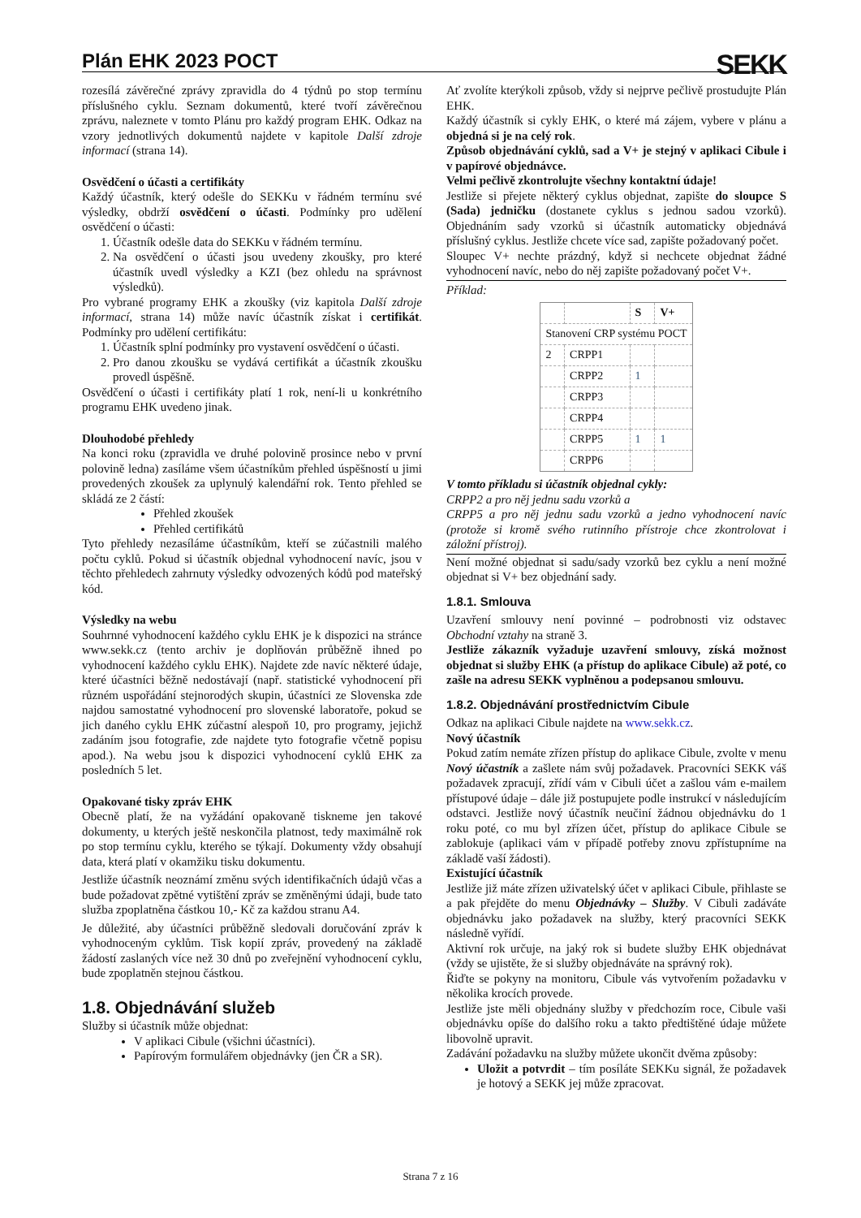Plán EHK 2023 POCT
SEKK
rozesílá závěrečné zprávy zpravidla do 4 týdnů po stop termínu příslušného cyklu. Seznam dokumentů, které tvoří závěrečnou zprávu, naleznete v tomto Plánu pro každý program EHK. Odkaz na vzory jednotlivých dokumentů najdete v kapitole Další zdroje informací (strana 14).
Osvědčení o účasti a certifikáty
Každý účastník, který odešle do SEKKu v řádném termínu své výsledky, obdrží osvědčení o účasti. Podmínky pro udělení osvědčení o účasti:
1. Účastník odešle data do SEKKu v řádném termínu.
2. Na osvědčení o účasti jsou uvedeny zkoušky, pro které účastník uvedl výsledky a KZI (bez ohledu na správnost výsledků).
Pro vybrané programy EHK a zkoušky (viz kapitola Další zdroje informací, strana 14) může navíc účastník získat i certifikát. Podmínky pro udělení certifikátu:
1. Účastník splní podmínky pro vystavení osvědčení o účasti.
2. Pro danou zkoušku se vydává certifikát a účastník zkoušku provedl úspěšně.
Osvědčení o účasti i certifikáty platí 1 rok, není-li u konkrétního programu EHK uvedeno jinak.
Dlouhodobé přehledy
Na konci roku (zpravidla ve druhé polovině prosince nebo v první polovině ledna) zasíláme všem účastníkům přehled úspěšností u jimi provedených zkoušek za uplynulý kalendářní rok. Tento přehled se skládá ze 2 částí:
Přehled zkoušek
Přehled certifikátů
Tyto přehledy nezasíláme účastníkům, kteří se zúčastnili malého počtu cyklů. Pokud si účastník objednal vyhodnocení navíc, jsou v těchto přehledech zahrnuty výsledky odvozených kódů pod mateřský kód.
Výsledky na webu
Souhrnné vyhodnocení každého cyklu EHK je k dispozici na stránce www.sekk.cz (tento archiv je doplňován průběžně ihned po vyhodnocení každého cyklu EHK). Najdete zde navíc některé údaje, které účastníci běžně nedostávají (např. statistické vyhodnocení při různém uspořádání stejnorodých skupin, účastníci ze Slovenska zde najdou samostatné vyhodnocení pro slovenské laboratoře, pokud se jich daného cyklu EHK zúčastní alespoň 10, pro programy, jejichž zadáním jsou fotografie, zde najdete tyto fotografie včetně popisu apod.). Na webu jsou k dispozici vyhodnocení cyklů EHK za posledních 5 let.
Opakované tisky zpráv EHK
Obecně platí, že na vyžádání opakovaně tiskneme jen takové dokumenty, u kterých ještě neskončila platnost, tedy maximálně rok po stop termínu cyklu, kterého se týkají. Dokumenty vždy obsahují data, která platí v okamžiku tisku dokumentu.
Jestliže účastník neoznámí změnu svých identifikačních údajů včas a bude požadovat zpětné vytištění zpráv se změněnými údaji, bude tato služba zpoplatněna částkou 10,- Kč za každou stranu A4.
Je důležité, aby účastníci průběžně sledovali doručování zpráv k vyhodnoceným cyklům. Tisk kopií zpráv, provedený na základě žádostí zaslaných více než 30 dnů po zveřejnění vyhodnocení cyklu, bude zpoplatněn stejnou částkou.
1.8. Objednávání služeb
Služby si účastník může objednat:
V aplikaci Cibule (všichni účastníci).
Papírovým formulářem objednávky (jen ČR a SR).
Ať zvolíte kterýkoli způsob, vždy si nejprve pečlivě prostudujte Plán EHK.
Každý účastník si cykly EHK, o které má zájem, vybere v plánu a objedná si je na celý rok.
Způsob objednávání cyklů, sad a V+ je stejný v aplikaci Cibule i v papírové objednávce.
Velmi pečlivě zkontrolujte všechny kontaktní údaje!
Jestliže si přejete některý cyklus objednat, zapište do sloupce S (Sada) jedničku (dostanete cyklus s jednou sadou vzorků). Objednáním sady vzorků si účastník automaticky objednává příslušný cyklus. Jestliže chcete více sad, zapište požadovaný počet.
Sloupec V+ nechte prázdný, když si nechcete objednat žádné vyhodnocení navíc, nebo do něj zapište požadovaný počet V+.
Příklad:
| | | S | V+ |
| --- | --- | --- | --- |
| Stanovení CRP systému POCT | | | |
| 2 | CRPP1 | | |
| | CRPP2 | 1 | |
| | CRPP3 | | |
| | CRPP4 | | |
| | CRPP5 | 1 | 1 |
| | CRPP6 | | |
V tomto příkladu si účastník objednal cykly:
CRPP2 a pro něj jednu sadu vzorků a
CRPP5 a pro něj jednu sadu vzorků a jedno vyhodnocení navíc (protože si kromě svého rutinního přístroje chce zkontrolovat i záložní přístroj).
Není možné objednat si sadu/sady vzorků bez cyklu a není možné objednat si V+ bez objednání sady.
1.8.1. Smlouva
Uzavření smlouvy není povinné – podrobnosti viz odstavec Obchodní vztahy na straně 3.
Jestliže zákazník vyžaduje uzavření smlouvy, získá možnost objednat si služby EHK (a přístup do aplikace Cibule) až poté, co zašle na adresu SEKK vyplněnou a podepsanou smlouvu.
1.8.2. Objednávání prostřednictvím Cibule
Odkaz na aplikaci Cibule najdete na www.sekk.cz.
Nový účastník
Pokud zatím nemáte zřízen přístup do aplikace Cibule, zvolte v menu Nový účastník a zašlete nám svůj požadavek. Pracovníci SEKK váš požadavek zpracují, zřídí vám v Cibuli účet a zašlou vám e-mailem přístupové údaje – dále již postupujete podle instrukcí v následujícím odstavci. Jestliže nový účastník neučiní žádnou objednávku do 1 roku poté, co mu byl zřízen účet, přístup do aplikace Cibule se zablokuje (aplikaci vám v případě potřeby znovu zpřístupníme na základě vaší žádosti).
Existující účastník
Jestliže již máte zřízen uživatelský účet v aplikaci Cibule, přihlaste se a pak přejděte do menu Objednávky – Služby. V Cibuli zadáváte objednávku jako požadavek na služby, který pracovníci SEKK následně vyřídí.
Aktivní rok určuje, na jaký rok si budete služby EHK objednávat (vždy se ujistěte, že si služby objednáváte na správný rok).
Řiďte se pokyny na monitoru, Cibule vás vytvořením požadavku v několika krocích provede.
Jestliže jste měli objednány služby v předchozím roce, Cibule vaši objednávku opíše do dalšího roku a takto předtištěné údaje můžete libovolně upravit.
Zadávání požadavku na služby můžete ukončit dvěma způsoby:
Uložit a potvrdit – tím posíláte SEKKu signál, že požadavek je hotový a SEKK jej může zpracovat.
Strana 7 z 16